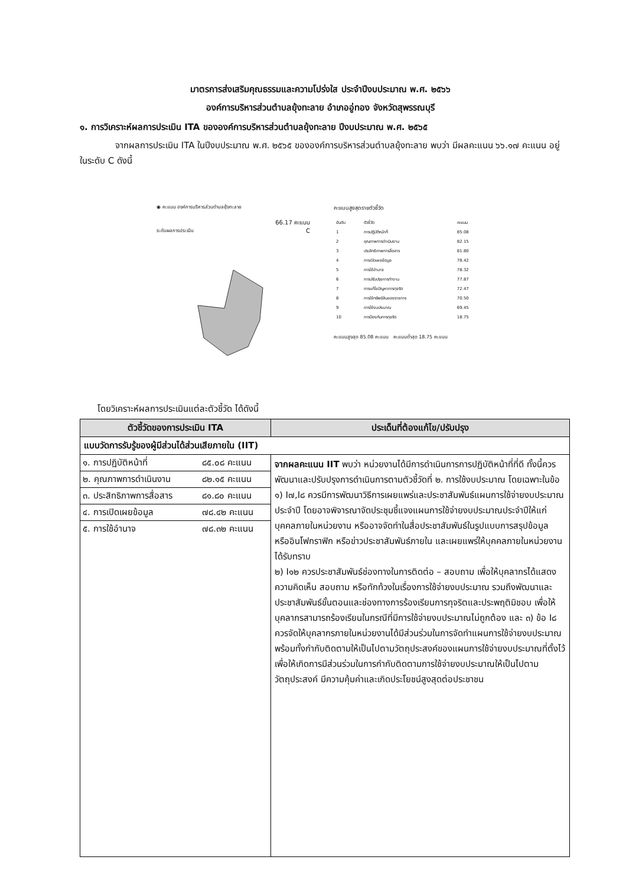มาตรการส่งเสริมคุณธรรมและความโปร่งใส ประจำปีงบประมาณ พ.ศ. ๒๕๖๖
องค์การบริหารส่วนตำบลยุ้งทะลาย อำเภออู่ทอง จังหวัดสุพรรณบุรี
๑. การวิเคราะห์ผลการประเมิน ITA ขององค์การบริหารส่วนตำบลยุ้งทะลาย ปีงบประมาณ พ.ศ. ๒๕๖๕
จากผลการประเมิน ITA ในปีงบประมาณ พ.ศ. ๒๕๖๕ ขององค์การบริหารส่วนตำบลยุ้งทะลาย พบว่า มีผลคะแนน ๖๖.๑๗ คะแนน อยู่ในระดับ C ดังนี้
◉ คะแนน องค์การบริหารส่วนตำบลยุ้งทะลาย
66.17 คะแนน
ระดับผลการประเมิน C
คะแนนสูงสุดรายตัวชี้วัด
| อันดับ | ตัวชี้วัด | คะแนน |
| --- | --- | --- |
| 1 | การปฏิบัติหน้าที่ | 85.08 |
| 2 | คุณภาพการดำเนินงาน | 82.15 |
| 3 | ประสิทธิภาพการสื่อสาร | 81.80 |
| 4 | การเปิดเผยข้อมูล | 78.42 |
| 5 | การใช้อำนาจ | 78.32 |
| 6 | การปรับปรุงการทำงาน | 77.87 |
| 7 | การแก้ไขปัญหาการทุจริต | 72.47 |
| 8 | การใช้ทรัพย์สินของราชการ | 70.50 |
| 9 | การใช้งบประมาณ | 69.45 |
| 10 | การป้องกันการทุจริต | 18.75 |
คะแนนสูงสุด 85.08 คะแนน คะแนนต่ำสุด 18.75 คะแนน
โดยวิเคราะห์ผลการประเมินแต่ละตัวชี้วัด ได้ดังนี้
| ตัวชี้วัดของการประเมิน ITA | ประเด็นที่ต้องแก้ไข/ปรับปรุง |
| --- | --- |
| แบบวัดการรับรู้ของผู้มีส่วนได้ส่วนเสียภายใน (IIT) | |
| / ๑. การปฏิบัติหน้าที่ / ๘๕.๐๘ คะแนน / / ๒. คุณภาพการดำเนินงาน / ๘๒.๑๕ คะแนน / / ๓. ประสิทธิภาพการสื่อสาร / ๘๑.๘๐ คะแนน / / ๔. การเปิดเผยข้อมูล / ๗๘.๔๒ คะแนน / / ๕. การใช้อำนาจ / ๗๘.๓๒ คะแนน / | จากผลคะแนน IIT พบว่า หน่วยงานได้มีการดำเนินการการปฏิบัติหน้าที่ที่ดี ทั้งนี้ควรพัฒนาและปรับปรุงการดำเนินการตามตัวชี้วัดที่ ๒. การใช้งบประมาณ โดยเฉพาะในข้อ ๑) I๗,I๘ ควรมีการพัฒนาวิธีการเผยแพร่และประชาสัมพันธ์แผนการใช้จ่ายงบประมาณประจำปี โดยอาจพิจารณาจัดประชุมชี้แจงแผนการใช้จ่ายงบประมาณประจำปีให้แก่บุคคลภายในหน่วยงาน หรืออาจจัดทำในสื่อประชาสัมพันธ์ในรูปแบบการสรุปข้อมูล หรืออินโฟกราฟิก หรือข่าวประชาสัมพันธ์ภายใน และเผยแพร่ให้บุคคลภายในหน่วยงานได้รับทราบ ๒) I๑๒ ควรประชาสัมพันธ์ช่องทางในการติดต่อ – สอบถาม เพื่อให้บุคลากรได้แสดงความคิดเห็น สอบถาม หรือทักท้วงในเรื่องการใช้จ่ายงบประมาณ รวมถึงพัฒนาและประชาสัมพันธ์ขั้นตอนและช่องทางการร้องเรียนการทุจริตและประพฤติมิชอบ เพื่อให้บุคลากรสามารถร้องเรียนในกรณีที่มีการใช้จ่ายงบประมาณไม่ถูกต้อง และ ๓) ข้อ I๘ ควรจัดให้บุคลากรภายในหน่วยงานได้มีส่วนร่วมในการจัดทำแผนการใช้จ่ายงบประมาณ พร้อมทั้งกำกับติดตามให้เป็นไปตามวัตถุประสงค์ของแผนการใช้จ่ายงบประมาณที่ตั้งไว้ เพื่อให้เกิดการมีส่วนร่วมในการกำกับติดตามการใช้จ่ายงบประมาณให้เป็นไปตามวัตถุประสงค์ มีความคุ้มค่าและเกิดประโยชน์สูงสุดต่อประชาชน |